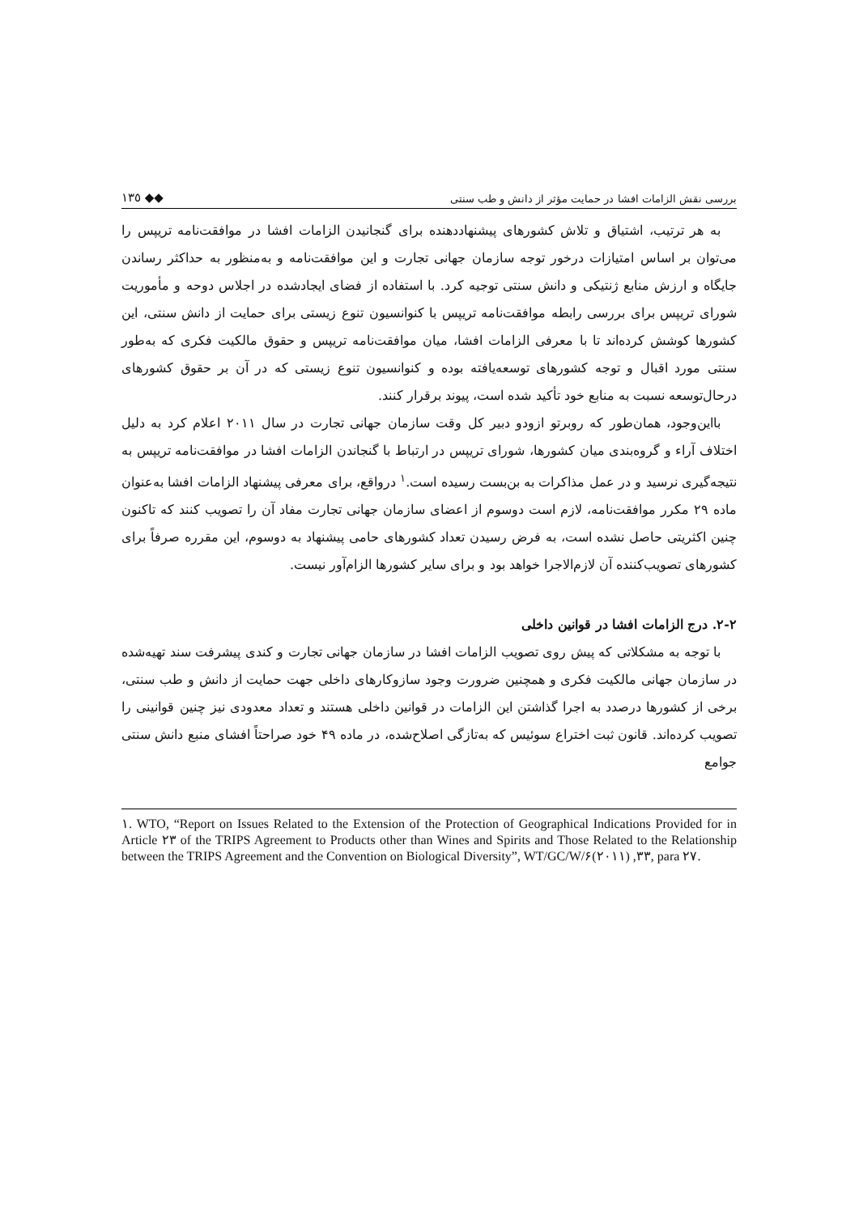بررسی نقش الزامات افشا در حمایت مؤثر از دانش و طب سنتی ◆◆ ١٣٥
به هر ترتیب، اشتیاق و تلاش کشورهای پیشنهاددهنده برای گنجانیدن الزامات افشا در موافقت‌نامه تریپس را می‌توان بر اساس امتیازات درخور توجه سازمان جهانی تجارت و این موافقت‌نامه و به‌منظور به حداکثر رساندن جایگاه و ارزش منابع ژنتیکی و دانش سنتی توجیه کرد. با استفاده از فضای ایجادشده در اجلاس دوحه و مأموریت شورای تریپس برای بررسی رابطه موافقت‌نامه تریپس با کنوانسیون تنوع زیستی برای حمایت از دانش سنتی، این کشورها کوشش کرده‌اند تا با معرفی الزامات افشا، میان موافقت‌نامه تریپس و حقوق مالکیت فکری که به‌طور سنتی مورد اقبال و توجه کشورهای توسعه‌یافته بوده و کنوانسیون تنوع زیستی که در آن بر حقوق کشورهای درحال‌توسعه نسبت به منابع خود تأکید شده است، پیوند برقرار کنند.
بااین‌وجود، همان‌طور که روبرتو ازودو دبیر کل وقت سازمان جهانی تجارت در سال ٢٠١١ اعلام کرد به دلیل اختلاف آراء و گروه‌بندی میان کشورها، شورای تریپس در ارتباط با گنجاندن الزامات افشا در موافقت‌نامه تریپس به نتیجه‌گیری نرسید و در عمل مذاکرات به بن‌بست رسیده است.<sup>١</sup> درواقع، برای معرفی پیشنهاد الزامات افشا به‌عنوان ماده ٢٩ مکرر موافقت‌نامه، لازم است دوسوم از اعضای سازمان جهانی تجارت مفاد آن را تصویب کنند که تاکنون چنین اکثریتی حاصل نشده است، به فرض رسیدن تعداد کشورهای حامی پیشنهاد به دوسوم، این مقرره صرفاً برای کشورهای تصویب‌کننده آن لازم‌الاجرا خواهد بود و برای سایر کشورها الزام‌آور نیست.
٢-٢. درج الزامات افشا در قوانین داخلی
با توجه به مشکلاتی که پیش روی تصویب الزامات افشا در سازمان جهانی تجارت و کندی پیشرفت سند تهیه‌شده در سازمان جهانی مالکیت فکری و همچنین ضرورت وجود سازوکارهای داخلی جهت حمایت از دانش و طب سنتی، برخی از کشورها درصدد به اجرا گذاشتن این الزامات در قوانین داخلی هستند و تعداد معدودی نیز چنین قوانینی را تصویب کرده‌اند. قانون ثبت اختراع سوئیس که به‌تازگی اصلاح‌شده، در ماده ۴٩ خود صراحتاً افشای منبع دانش سنتی جوامع
١. WTO, “Report on Issues Related to the Extension of the Protection of Geographical Indications Provided for in Article ٢٣ of the TRIPS Agreement to Products other than Wines and Spirits and Those Related to the Relationship between the TRIPS Agreement and the Convention on Biological Diversity”, WT/GC/W/۶٣٣, (٢٠١١), para ٢٧.